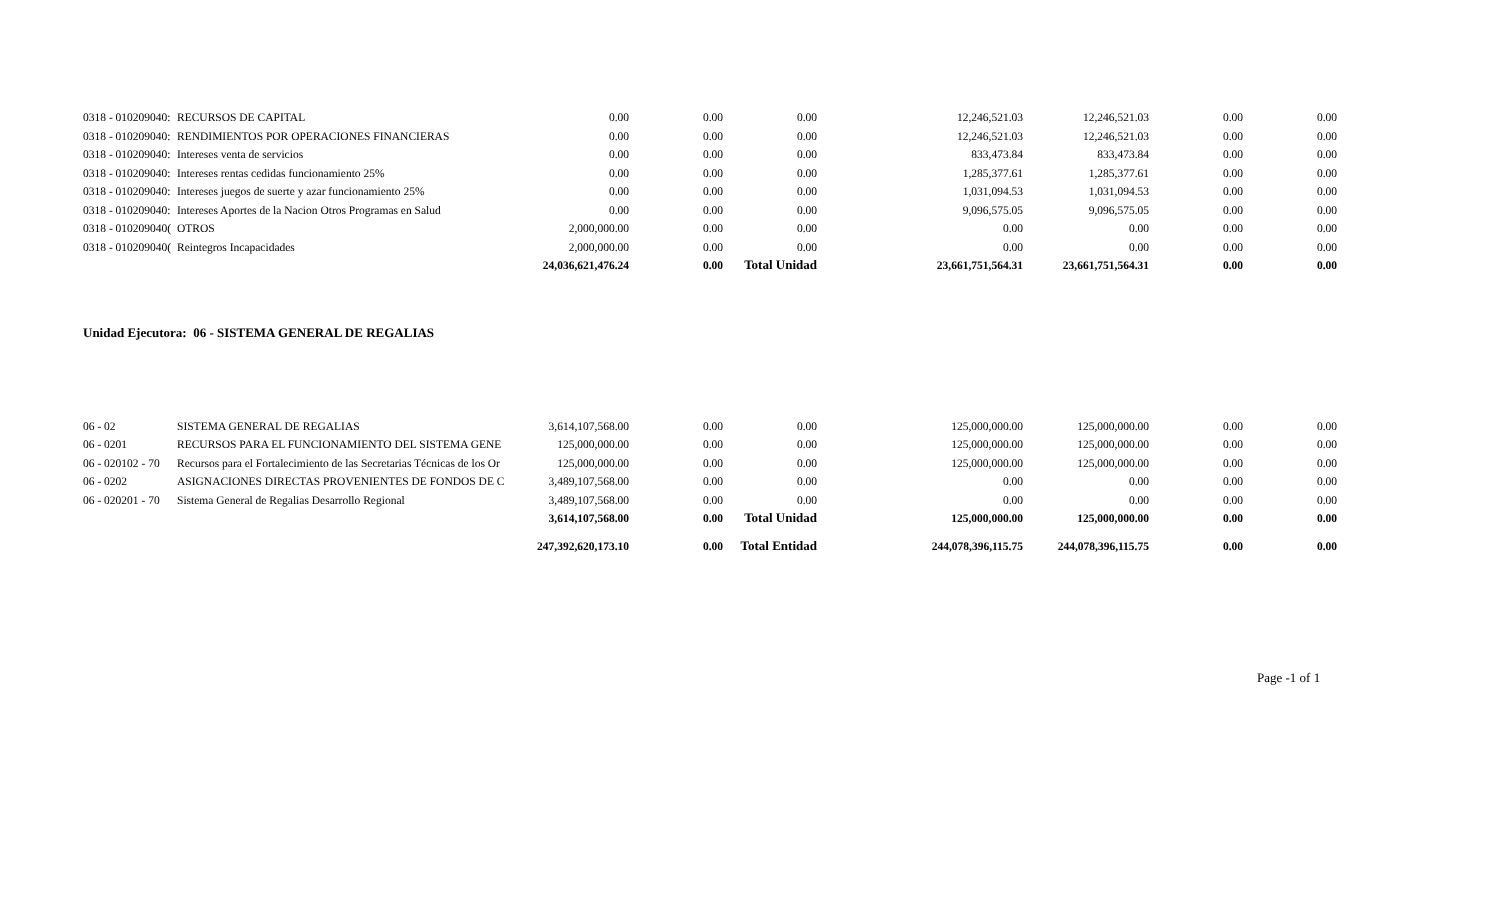| 0318 - 010209040: | RECURSOS DE CAPITAL | 0.00 | 0.00 | 0.00 | 12,246,521.03 | 12,246,521.03 | 0.00 | 0.00 |
| 0318 - 010209040: | RENDIMIENTOS POR OPERACIONES FINANCIERAS | 0.00 | 0.00 | 0.00 | 12,246,521.03 | 12,246,521.03 | 0.00 | 0.00 |
| 0318 - 010209040: | Intereses venta de servicios | 0.00 | 0.00 | 0.00 | 833,473.84 | 833,473.84 | 0.00 | 0.00 |
| 0318 - 010209040: | Intereses rentas cedidas funcionamiento 25% | 0.00 | 0.00 | 0.00 | 1,285,377.61 | 1,285,377.61 | 0.00 | 0.00 |
| 0318 - 010209040: | Intereses juegos de suerte y azar funcionamiento 25% | 0.00 | 0.00 | 0.00 | 1,031,094.53 | 1,031,094.53 | 0.00 | 0.00 |
| 0318 - 010209040: | Intereses Aportes de la Nacion Otros Programas en Salud | 0.00 | 0.00 | 0.00 | 9,096,575.05 | 9,096,575.05 | 0.00 | 0.00 |
| 0318 - 010209040( | OTROS | 2,000,000.00 | 0.00 | 0.00 | 0.00 | 0.00 | 0.00 | 0.00 |
| 0318 - 010209040( | Reintegros Incapacidades | 2,000,000.00 | 0.00 | 0.00 | 0.00 | 0.00 | 0.00 | 0.00 |
| | | 24,036,621,476.24 | 0.00 | Total Unidad | 23,661,751,564.31 | 23,661,751,564.31 | 0.00 | 0.00 |
Unidad Ejecutora: 06 - SISTEMA GENERAL DE REGALIAS
| 06 - 02 | SISTEMA GENERAL DE REGALIAS | 3,614,107,568.00 | 0.00 | 0.00 | 125,000,000.00 | 125,000,000.00 | 0.00 | 0.00 |
| 06 - 0201 | RECURSOS PARA EL FUNCIONAMIENTO DEL SISTEMA GENE | 125,000,000.00 | 0.00 | 0.00 | 125,000,000.00 | 125,000,000.00 | 0.00 | 0.00 |
| 06 - 020102 - 70 | Recursos para el Fortalecimiento de las Secretarias Técnicas de los Or | 125,000,000.00 | 0.00 | 0.00 | 125,000,000.00 | 125,000,000.00 | 0.00 | 0.00 |
| 06 - 0202 | ASIGNACIONES DIRECTAS PROVENIENTES DE FONDOS DE C | 3,489,107,568.00 | 0.00 | 0.00 | 0.00 | 0.00 | 0.00 | 0.00 |
| 06 - 020201 - 70 | Sistema General de Regalias Desarrollo Regional | 3,489,107,568.00 | 0.00 | 0.00 | 0.00 | 0.00 | 0.00 | 0.00 |
| | | 3,614,107,568.00 | 0.00 | Total Unidad | 125,000,000.00 | 125,000,000.00 | 0.00 | 0.00 |
| | | 247,392,620,173.10 | 0.00 | Total Entidad | 244,078,396,115.75 | 244,078,396,115.75 | 0.00 | 0.00 |
Page -1 of 1